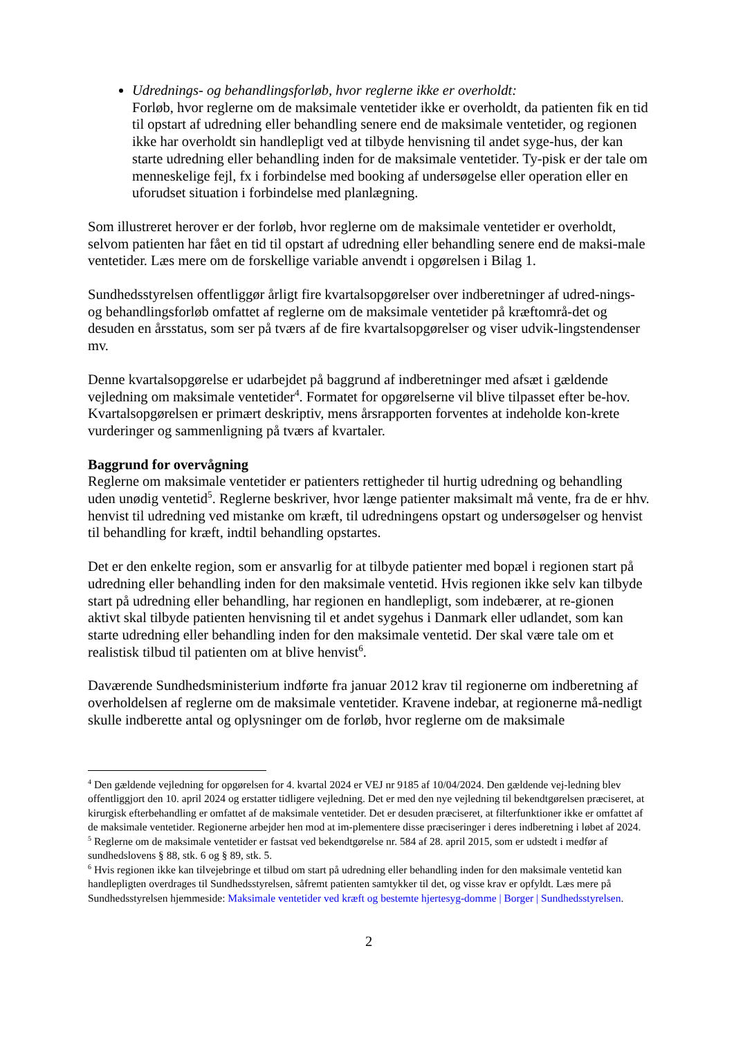Udrednings- og behandlingsforløb, hvor reglerne ikke er overholdt:
Forløb, hvor reglerne om de maksimale ventetider ikke er overholdt, da patienten fik en tid til opstart af udredning eller behandling senere end de maksimale ventetider, og regionen ikke har overholdt sin handlepligt ved at tilbyde henvisning til andet syge-hus, der kan starte udredning eller behandling inden for de maksimale ventetider. Ty-pisk er der tale om menneskelige fejl, fx i forbindelse med booking af undersøgelse eller operation eller en uforudset situation i forbindelse med planlægning.
Som illustreret herover er der forløb, hvor reglerne om de maksimale ventetider er overholdt, selvom patienten har fået en tid til opstart af udredning eller behandling senere end de maksi-male ventetider. Læs mere om de forskellige variable anvendt i opgørelsen i Bilag 1.
Sundhedsstyrelsen offentliggør årligt fire kvartalsopgørelser over indberetninger af udred-nings- og behandlingsforløb omfattet af reglerne om de maksimale ventetider på kræftområ-det og desuden en årsstatus, som ser på tværs af de fire kvartalsopgørelser og viser udvik-lingstendenser mv.
Denne kvartalsopgørelse er udarbejdet på baggrund af indberetninger med afsæt i gældende vejledning om maksimale ventetider<sup>4</sup>. Formatet for opgørelserne vil blive tilpasset efter be-hov. Kvartalsopgørelsen er primært deskriptiv, mens årsrapporten forventes at indeholde kon-krete vurderinger og sammenligning på tværs af kvartaler.
Baggrund for overvågning
Reglerne om maksimale ventetider er patienters rettigheder til hurtig udredning og behandling uden unødig ventetid<sup>5</sup>. Reglerne beskriver, hvor længe patienter maksimalt må vente, fra de er hhv. henvist til udredning ved mistanke om kræft, til udredningens opstart og undersøgelser og henvist til behandling for kræft, indtil behandling opstartes.
Det er den enkelte region, som er ansvarlig for at tilbyde patienter med bopæl i regionen start på udredning eller behandling inden for den maksimale ventetid. Hvis regionen ikke selv kan tilbyde start på udredning eller behandling, har regionen en handlepligt, som indebærer, at re-gionen aktivt skal tilbyde patienten henvisning til et andet sygehus i Danmark eller udlandet, som kan starte udredning eller behandling inden for den maksimale ventetid. Der skal være tale om et realistisk tilbud til patienten om at blive henvist<sup>6</sup>.
Daværende Sundhedsministerium indførte fra januar 2012 krav til regionerne om indberetning af overholdelsen af reglerne om de maksimale ventetider. Kravene indebar, at regionerne må-nedligt skulle indberette antal og oplysninger om de forløb, hvor reglerne om de maksimale
<sup>4</sup> Den gældende vejledning for opgørelsen for 4. kvartal 2024 er VEJ nr 9185 af 10/04/2024. Den gældende vej-ledning blev offentliggjort den 10. april 2024 og erstatter tidligere vejledning. Det er med den nye vejledning til bekendtgørelsen præciseret, at kirurgisk efterbehandling er omfattet af de maksimale ventetider. Det er desuden præciseret, at filterfunktioner ikke er omfattet af de maksimale ventetider. Regionerne arbejder hen mod at im-plementere disse præciseringer i deres indberetning i løbet af 2024.
<sup>5</sup> Reglerne om de maksimale ventetider er fastsat ved bekendtgørelse nr. 584 af 28. april 2015, som er udstedt i medfør af sundhedslovens § 88, stk. 6 og § 89, stk. 5.
<sup>6</sup> Hvis regionen ikke kan tilvejebringe et tilbud om start på udredning eller behandling inden for den maksimale ventetid kan handlepligten overdrages til Sundhedsstyrelsen, såfremt patienten samtykker til det, og visse krav er opfyldt. Læs mere på Sundhedsstyrelsen hjemmeside: Maksimale ventetider ved kræft og bestemte hjertesyg-domme | Borger | Sundhedsstyrelsen.
2